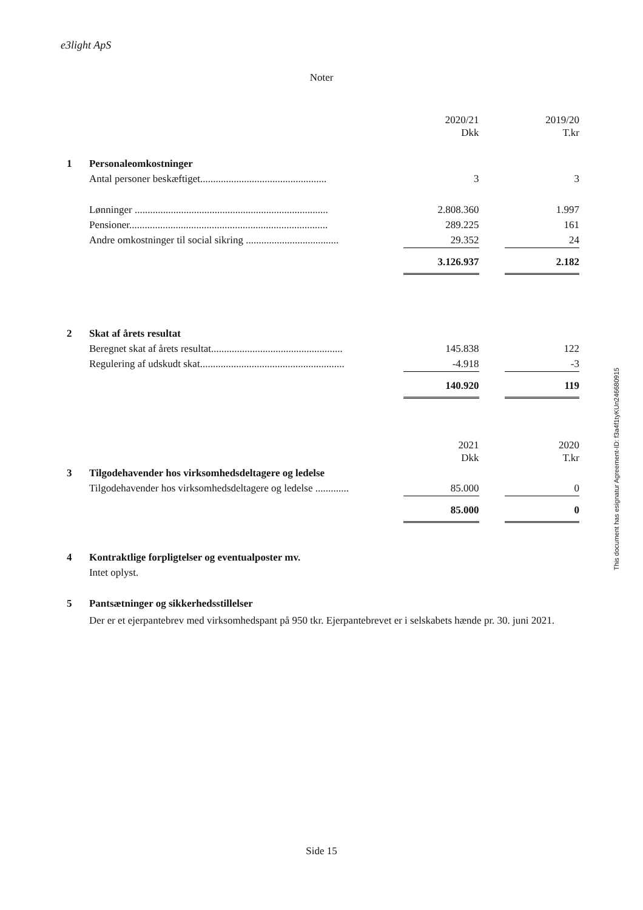e3light ApS
Noter
| | | 2020/21 Dkk | | 2019/20 T.kr |
| 1 | Personaleomkostninger | | | |
| | Antal personer beskæftiget................................................. | 3 | | 3 |
| | Lønninger ........................................................................... | 2.808.360 | | 1.997 |
| | Pensioner............................................................................. | 289.225 | | 161 |
| | Andre omkostninger til social sikring .................................... | 29.352 | | 24 |
| | | 3.126.937 | | 2.182 |
| 2 | Skat af årets resultat | | | |
| | Beregnet skat af årets resultat................................................... | 145.838 | | 122 |
| | Regulering af udskudt skat........................................................ | -4.918 | | -3 |
| | | 140.920 | | 119 |
| | | 2021 Dkk | | 2020 T.kr |
| 3 | Tilgodehavender hos virksomhedsdeltagere og ledelse | | | |
| | Tilgodehavender hos virksomhedsdeltagere og ledelse ............. | 85.000 | | 0 |
| | | 85.000 | | 0 |
| 4 | Kontraktlige forpligtelser og eventualposter mv. | | | |
| | Intet oplyst. | | | |
| 5 | Pantsætninger og sikkerhedsstillelser | | | |
| | Der er et ejerpantebrev med virksomhedspant på 950 tkr. Ejerpantebrevet er i selskabets hænde pr. 30. juni 2021. | | | |
This document has esignatur Agreement-ID: f3a4f1tyKUn246680915
Side 15